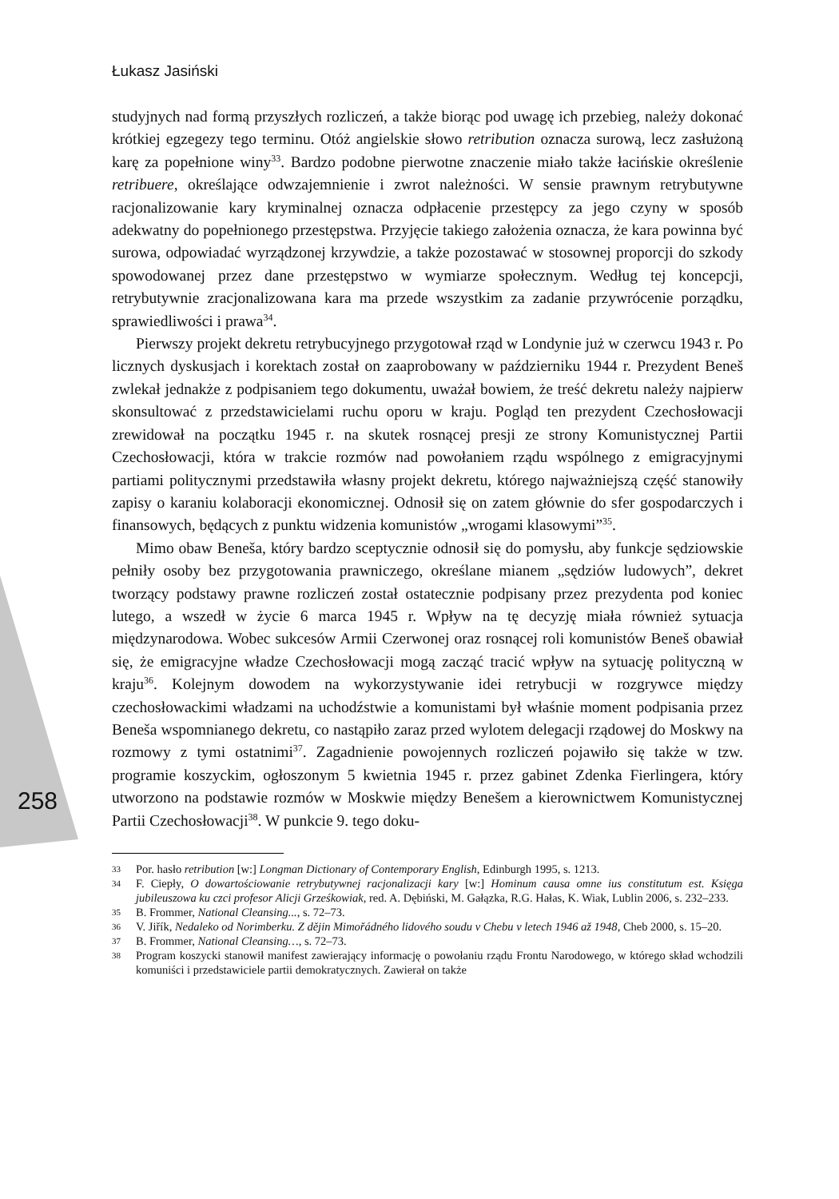Łukasz Jasiński
258
studyjnych nad formą przyszłych rozliczeń, a także biorąc pod uwagę ich przebieg, należy dokonać krótkiej egzegezy tego terminu. Otóż angielskie słowo retribution oznacza surową, lecz zasłużoną karę za popełnione winy<sup>33</sup>. Bardzo podobne pierwotne znaczenie miało także łacińskie określenie retribuere, określające odwzajemnienie i zwrot należności. W sensie prawnym retrybutywne racjonalizowanie kary kryminalnej oznacza odpłacenie przestępcy za jego czyny w sposób adekwatny do popełnionego przestępstwa. Przyjęcie takiego założenia oznacza, że kara powinna być surowa, odpowiadać wyrządzonej krzywdzie, a także pozostawać w stosownej proporcji do szkody spowodowanej przez dane przestępstwo w wymiarze społecznym. Według tej koncepcji, retrybutywnie zracjonalizowana kara ma przede wszystkim za zadanie przywrócenie porządku, sprawiedliwości i prawa<sup>34</sup>.
Pierwszy projekt dekretu retrybucyjnego przygotował rząd w Londynie już w czerwcu 1943 r. Po licznych dyskusjach i korektach został on zaaprobowany w październiku 1944 r. Prezydent Beneš zwlekał jednakże z podpisaniem tego dokumentu, uważał bowiem, że treść dekretu należy najpierw skonsultować z przedstawicielami ruchu oporu w kraju. Pogląd ten prezydent Czechosłowacji zrewidował na początku 1945 r. na skutek rosnącej presji ze strony Komunistycznej Partii Czechosłowacji, która w trakcie rozmów nad powołaniem rządu wspólnego z emigracyjnymi partiami politycznymi przedstawiła własny projekt dekretu, którego najważniejszą część stanowiły zapisy o karaniu kolaboracji ekonomicznej. Odnosił się on zatem głównie do sfer gospodarczych i finansowych, będących z punktu widzenia komunistów „wrogami klasowymi”<sup>35</sup>.
Mimo obaw Beneša, który bardzo sceptycznie odnosił się do pomysłu, aby funkcje sędziowskie pełniły osoby bez przygotowania prawniczego, określane mianem „sędziów ludowych”, dekret tworzący podstawy prawne rozliczeń został ostatecznie podpisany przez prezydenta pod koniec lutego, a wszedł w życie 6 marca 1945 r. Wpływ na tę decyzję miała również sytuacja międzynarodowa. Wobec sukcesów Armii Czerwonej oraz rosnącej roli komunistów Beneš obawiał się, że emigracyjne władze Czechosłowacji mogą zacząć tracić wpływ na sytuację polityczną w kraju<sup>36</sup>. Kolejnym dowodem na wykorzystywanie idei retrybucji w rozgrywce między czechosłowackimi władzami na uchodźstwie a komunistami był właśnie moment podpisania przez Beneša wspomnianego dekretu, co nastąpiło zaraz przed wylotem delegacji rządowej do Moskwy na rozmowy z tymi ostatnimi<sup>37</sup>. Zagadnienie powojennych rozliczeń pojawiło się także w tzw. programie koszyckim, ogłoszonym 5 kwietnia 1945 r. przez gabinet Zdenka Fierlingera, który utworzono na podstawie rozmów w Moskwie między Benešem a kierownictwem Komunistycznej Partii Czechosłowacji<sup>38</sup>. W punkcie 9. tego doku-
33
Por. hasło retribution [w:] Longman Dictionary of Contemporary English, Edinburgh 1995, s. 1213.
34
F. Ciepły, O dowartościowanie retrybutywnej racjonalizacji kary [w:] Hominum causa omne ius constitutum est. Księga jubileuszowa ku czci profesor Alicji Grześkowiak, red. A. Dębiński, M. Gałązka, R.G. Hałas, K. Wiak, Lublin 2006, s. 232–233.
35
B. Frommer, National Cleansing..., s. 72–73.
36
V. Jiřík, Nedaleko od Norimberku. Z dějin Mimořádného lidového soudu v Chebu v letech 1946 až 1948, Cheb 2000, s. 15–20.
37
B. Frommer, National Cleansing…, s. 72–73.
38
Program koszycki stanowił manifest zawierający informację o powołaniu rządu Frontu Narodowego, w którego skład wchodzili komuniści i przedstawiciele partii demokratycznych. Zawierał on także